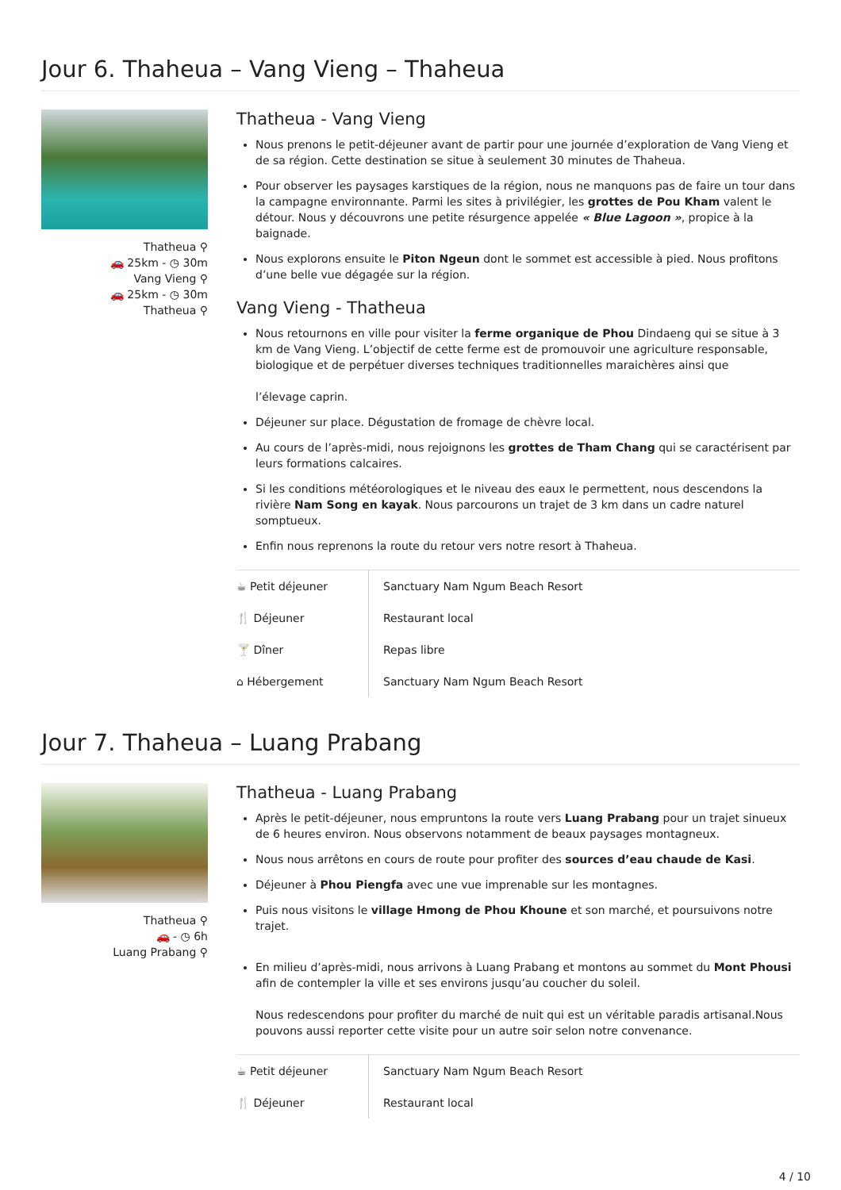Jour 6. Thaheua – Vang Vieng – Thaheua
Thatheua ⚲
🚗 25km - ◷ 30m
Vang Vieng ⚲
🚗 25km - ◷ 30m
Thatheua ⚲
Thatheua - Vang Vieng
Nous prenons le petit-déjeuner avant de partir pour une journée d’exploration de Vang Vieng et de sa région. Cette destination se situe à seulement 30 minutes de Thaheua.
Pour observer les paysages karstiques de la région, nous ne manquons pas de faire un tour dans la campagne environnante. Parmi les sites à privilégier, les grottes de Pou Kham valent le détour. Nous y découvrons une petite résurgence appelée « Blue Lagoon », propice à la baignade.
Nous explorons ensuite le Piton Ngeun dont le sommet est accessible à pied. Nous profitons d’une belle vue dégagée sur la région.
Vang Vieng - Thatheua
Nous retournons en ville pour visiter la ferme organique de Phou Dindaeng qui se situe à 3 km de Vang Vieng. L’objectif de cette ferme est de promouvoir une agriculture responsable, biologique et de perpétuer diverses techniques traditionnelles maraichères ainsi que
l’élevage caprin.
Déjeuner sur place. Dégustation de fromage de chèvre local.
Au cours de l’après-midi, nous rejoignons les grottes de Tham Chang qui se caractérisent par leurs formations calcaires.
Si les conditions météorologiques et le niveau des eaux le permettent, nous descendons la rivière Nam Song en kayak. Nous parcourons un trajet de 3 km dans un cadre naturel somptueux.
Enfin nous reprenons la route du retour vers notre resort à Thaheua.
| ☕ Petit déjeuner | Sanctuary Nam Ngum Beach Resort |
| 🍴 Déjeuner | Restaurant local |
| 🍸 Dîner | Repas libre |
| ⌂ Hébergement | Sanctuary Nam Ngum Beach Resort |
Jour 7. Thaheua – Luang Prabang
Thatheua ⚲
🚗 - ◷ 6h
Luang Prabang ⚲
Thatheua - Luang Prabang
Après le petit-déjeuner, nous empruntons la route vers Luang Prabang pour un trajet sinueux de 6 heures environ. Nous observons notamment de beaux paysages montagneux.
Nous nous arrêtons en cours de route pour profiter des sources d’eau chaude de Kasi.
Déjeuner à Phou Piengfa avec une vue imprenable sur les montagnes.
Puis nous visitons le village Hmong de Phou Khoune et son marché, et poursuivons notre trajet.
En milieu d’après-midi, nous arrivons à Luang Prabang et montons au sommet du Mont Phousi afin de contempler la ville et ses environs jusqu’au coucher du soleil.
Nous redescendons pour profiter du marché de nuit qui est un véritable paradis artisanal.Nous pouvons aussi reporter cette visite pour un autre soir selon notre convenance.
| ☕ Petit déjeuner | Sanctuary Nam Ngum Beach Resort |
| 🍴 Déjeuner | Restaurant local |
4 / 10